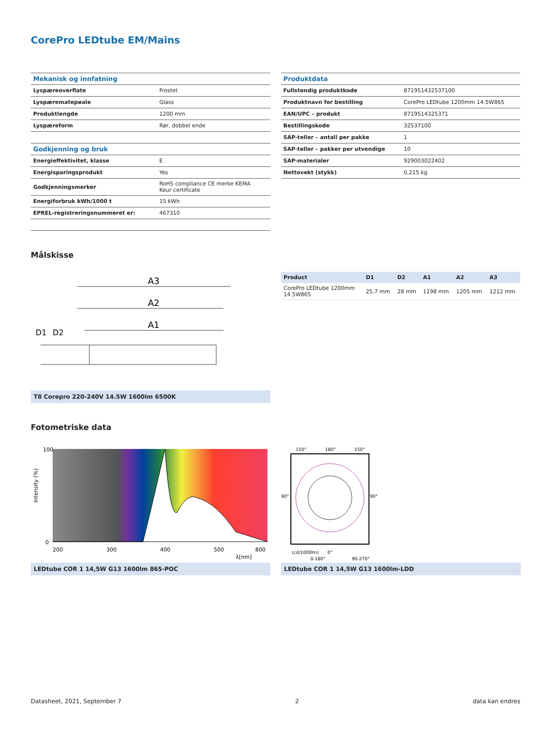CorePro LEDtube EM/Mains
| Mekanisk og innfatning | |
| --- | --- |
| Lyspæreoverflate | Frostet |
| Lyspærematериale | Glass |
| Produktlengde | 1200 mm |
| Lyspæreform | Rør, dobbel ende |
| Godkjenning og bruk | |
| Energieffektivitet, klasse | E |
| Energisparingsprodukt | Yes |
| Godkjenningsmerker | RoHS compliance CE merke KEMA Keur certificate |
| Energiforbruk kWh/1000 t | 15 kWh |
| EPREL-registreringsnummeret er: | 467310 |
| Produktdata | |
| --- | --- |
| Fullstendig produktkode | 871951432537100 |
| Produktnavn for bestilling | CorePro LEDtube 1200mm 14.5W865 |
| EAN/UPC – produkt | 8719514325371 |
| Bestillingskode | 32537100 |
| SAP-teller – antall per pakke | 1 |
| SAP-teller – pakker per utvendige | 10 |
| SAP-materialer | 929003022402 |
| Nettovekt (stykk) | 0,215 kg |
Målskisse
A3
A2
A1
D1
D2
T8 Corepro 220-240V 14.5W 1600lm 6500K
| Product | D1 | D2 | A1 | A2 | A3 |
| --- | --- | --- | --- | --- | --- |
| CorePro LEDtube 1200mm 14.5W865 | 25,7 mm | 28 mm | 1198 mm | 1205 mm | 1212 mm |
Fotometriske data
100
0
200
300
400
500
800
λ[nm]
Intensity (%)
LEDtube COR 1 14,5W G13 1600lm 865-POC
150°
180°
150°
90°
90°
(cd/1000lm)
0°
0-180°
90-270°
LEDtube COR 1 14,5W G13 1600lm-LDD
Datasheet, 2021, September 7 2 data kan endres